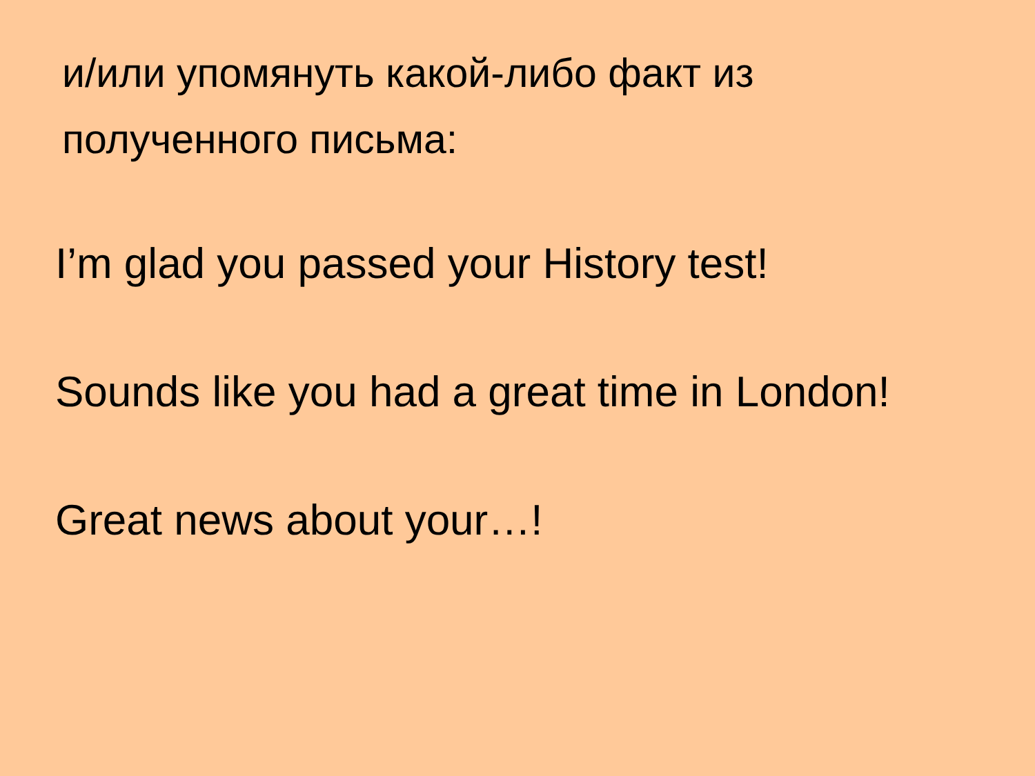и/или упомянуть какой-либо факт из
полученного письма:
I’m glad you passed your History test!
Sounds like you had a great time in London!
Great news about your…!